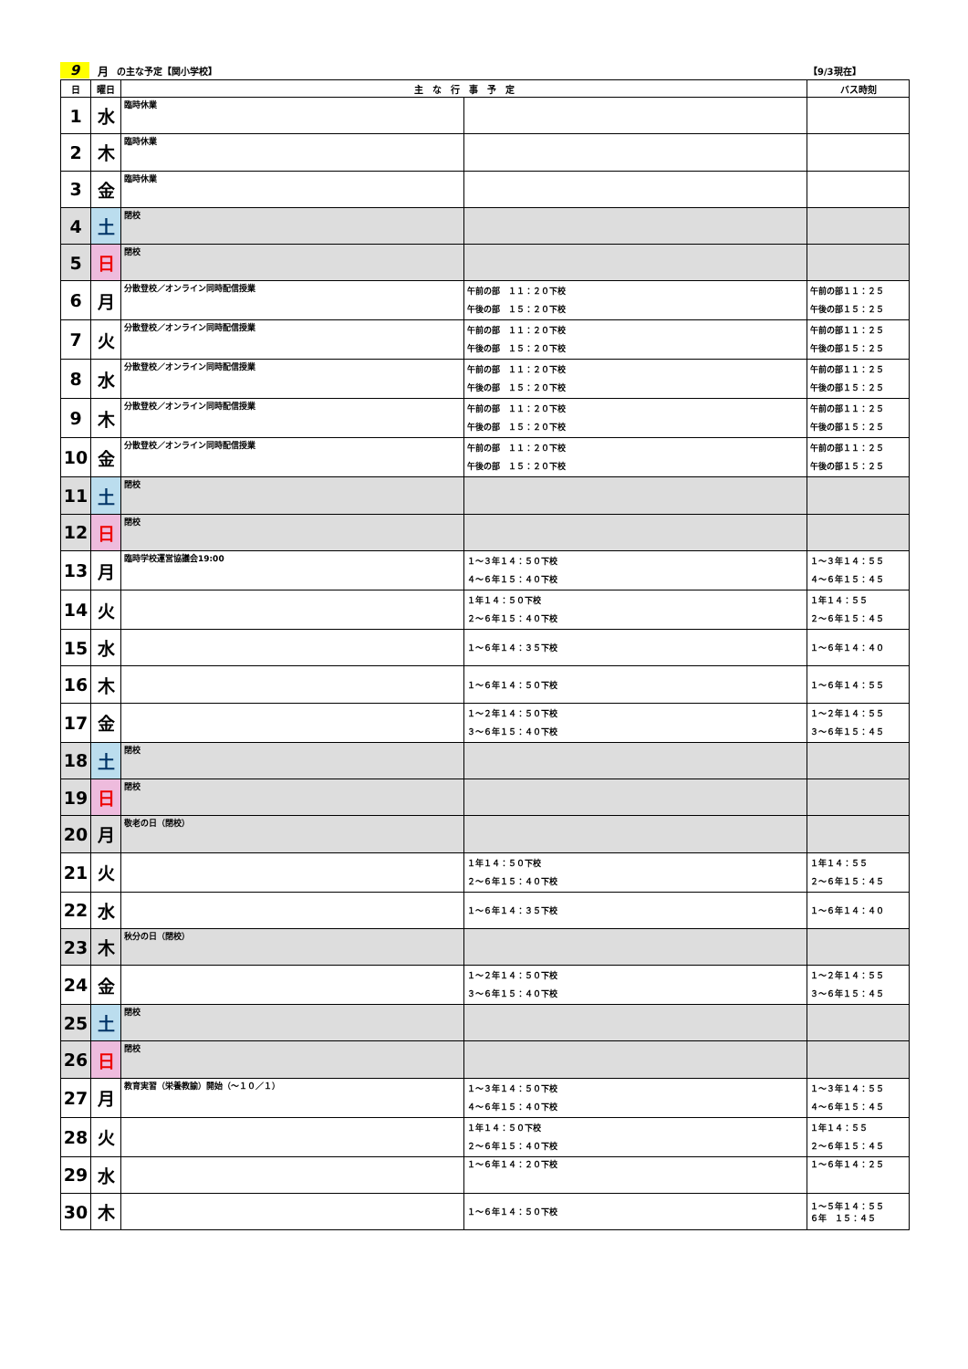9 月 の主な予定【関小学校】 【9/3現在】
| 日 | 曜日 | 主 な 行 事 予 定 | | バス時刻 |
| --- | --- | --- | --- | --- |
| 1 | 水 | 臨時休業 | | |
| 2 | 木 | 臨時休業 | | |
| 3 | 金 | 臨時休業 | | |
| 4 | 土 | 閉校 | | |
| 5 | 日 | 閉校 | | |
| 6 | 月 | 分散登校／オンライン同時配信授業 | 午前の部 １１：２０下校 午後の部 １５：２０下校 | 午前の部１１：２５ 午後の部１５：２５ |
| 7 | 火 | 分散登校／オンライン同時配信授業 | 午前の部 １１：２０下校 午後の部 １５：２０下校 | 午前の部１１：２５ 午後の部１５：２５ |
| 8 | 水 | 分散登校／オンライン同時配信授業 | 午前の部 １１：２０下校 午後の部 １５：２０下校 | 午前の部１１：２５ 午後の部１５：２５ |
| 9 | 木 | 分散登校／オンライン同時配信授業 | 午前の部 １１：２０下校 午後の部 １５：２０下校 | 午前の部１１：２５ 午後の部１５：２５ |
| 10 | 金 | 分散登校／オンライン同時配信授業 | 午前の部 １１：２０下校 午後の部 １５：２０下校 | 午前の部１１：２５ 午後の部１５：２５ |
| 11 | 土 | 閉校 | | |
| 12 | 日 | 閉校 | | |
| 13 | 月 | 臨時学校運営協議会19:00 | １～３年１４：５０下校 ４～６年１５：４０下校 | １～３年１４：５５ ４～６年１５：４５ |
| 14 | 火 | | １年１４：５０下校 ２～６年１５：４０下校 | １年１４：５５ ２～６年１５：４５ |
| 15 | 水 | | １～６年１４：３５下校 | １～６年１４：４０ |
| 16 | 木 | | １～６年１４：５０下校 | １～６年１４：５５ |
| 17 | 金 | | １～２年１４：５０下校 ３～６年１５：４０下校 | １～２年１４：５５ ３～６年１５：４５ |
| 18 | 土 | 閉校 | | |
| 19 | 日 | 閉校 | | |
| 20 | 月 | 敬老の日（閉校） | | |
| 21 | 火 | | １年１４：５０下校 ２～６年１５：４０下校 | １年１４：５５ ２～６年１５：４５ |
| 22 | 水 | | １～６年１４：３５下校 | １～６年１４：４０ |
| 23 | 木 | 秋分の日（閉校） | | |
| 24 | 金 | | １～２年１４：５０下校 ３～６年１５：４０下校 | １～２年１４：５５ ３～６年１５：４５ |
| 25 | 土 | 閉校 | | |
| 26 | 日 | 閉校 | | |
| 27 | 月 | 教育実習（栄養教諭）開始（～１０／１） | １～３年１４：５０下校 ４～６年１５：４０下校 | １～３年１４：５５ ４～６年１５：４５ |
| 28 | 火 | | １年１４：５０下校 ２～６年１５：４０下校 | １年１４：５５ ２～６年１５：４５ |
| 29 | 水 | | １～６年１４：２０下校 | １～６年１４：２５ |
| 30 | 木 | | １～６年１４：５０下校 | １～５年１４：５５ ６年 １５：４５ |